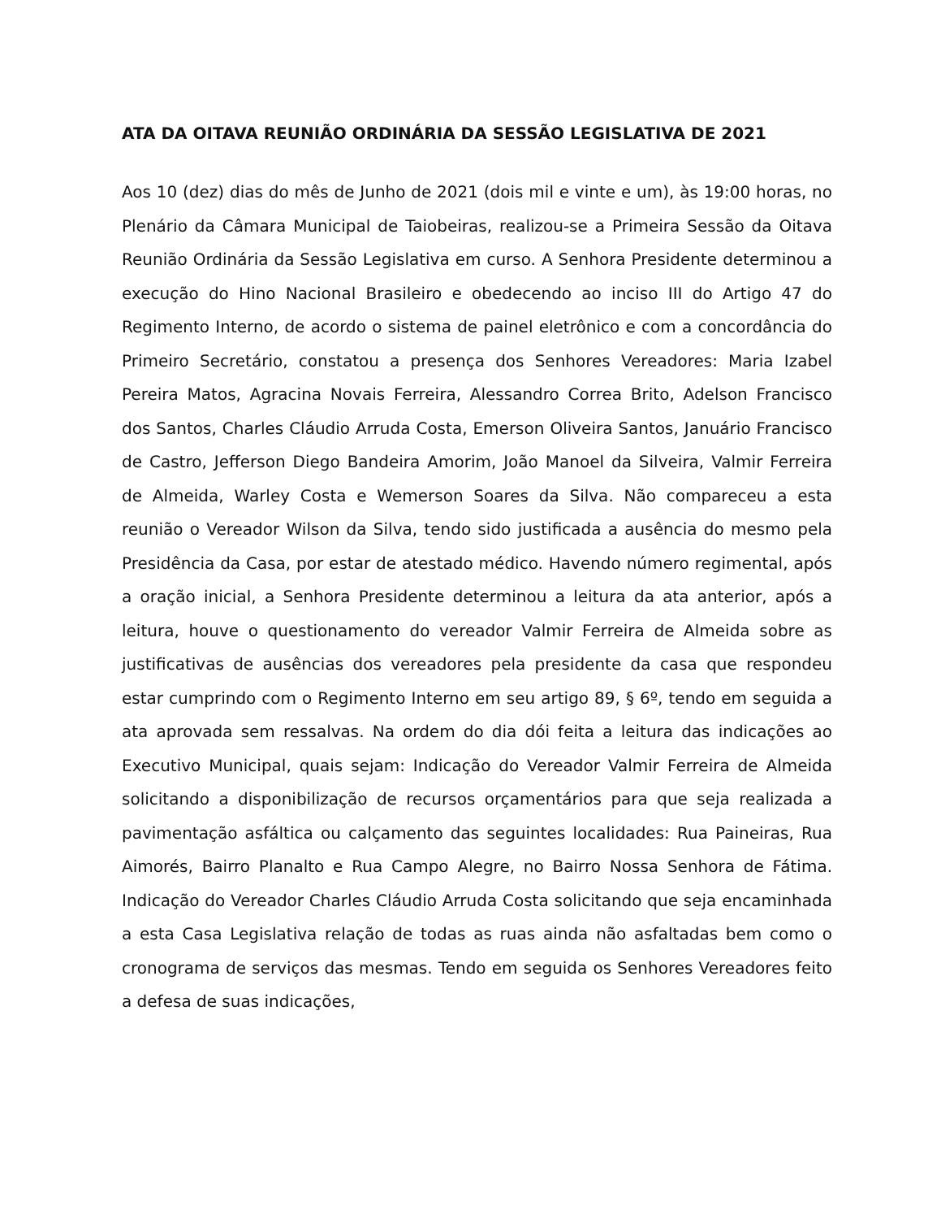ATA DA OITAVA REUNIÃO ORDINÁRIA DA SESSÃO LEGISLATIVA DE 2021
Aos 10 (dez) dias do mês de Junho de 2021 (dois mil e vinte e um), às 19:00 horas, no Plenário da Câmara Municipal de Taiobeiras, realizou-se a Primeira Sessão da Oitava Reunião Ordinária da Sessão Legislativa em curso. A Senhora Presidente determinou a execução do Hino Nacional Brasileiro e obedecendo ao inciso III do Artigo 47 do Regimento Interno, de acordo o sistema de painel eletrônico e com a concordância do Primeiro Secretário, constatou a presença dos Senhores Vereadores: Maria Izabel Pereira Matos, Agracina Novais Ferreira, Alessandro Correa Brito, Adelson Francisco dos Santos, Charles Cláudio Arruda Costa, Emerson Oliveira Santos, Januário Francisco de Castro, Jefferson Diego Bandeira Amorim, João Manoel da Silveira, Valmir Ferreira de Almeida, Warley Costa e Wemerson Soares da Silva. Não compareceu a esta reunião o Vereador Wilson da Silva, tendo sido justificada a ausência do mesmo pela Presidência da Casa, por estar de atestado médico. Havendo número regimental, após a oração inicial, a Senhora Presidente determinou a leitura da ata anterior, após a leitura, houve o questionamento do vereador Valmir Ferreira de Almeida sobre as justificativas de ausências dos vereadores pela presidente da casa que respondeu estar cumprindo com o Regimento Interno em seu artigo 89, § 6º, tendo em seguida a ata aprovada sem ressalvas. Na ordem do dia dói feita a leitura das indicações ao Executivo Municipal, quais sejam: Indicação do Vereador Valmir Ferreira de Almeida solicitando a disponibilização de recursos orçamentários para que seja realizada a pavimentação asfáltica ou calçamento das seguintes localidades: Rua Paineiras, Rua Aimorés, Bairro Planalto e Rua Campo Alegre, no Bairro Nossa Senhora de Fátima. Indicação do Vereador Charles Cláudio Arruda Costa solicitando que seja encaminhada a esta Casa Legislativa relação de todas as ruas ainda não asfaltadas bem como o cronograma de serviços das mesmas. Tendo em seguida os Senhores Vereadores feito a defesa de suas indicações,